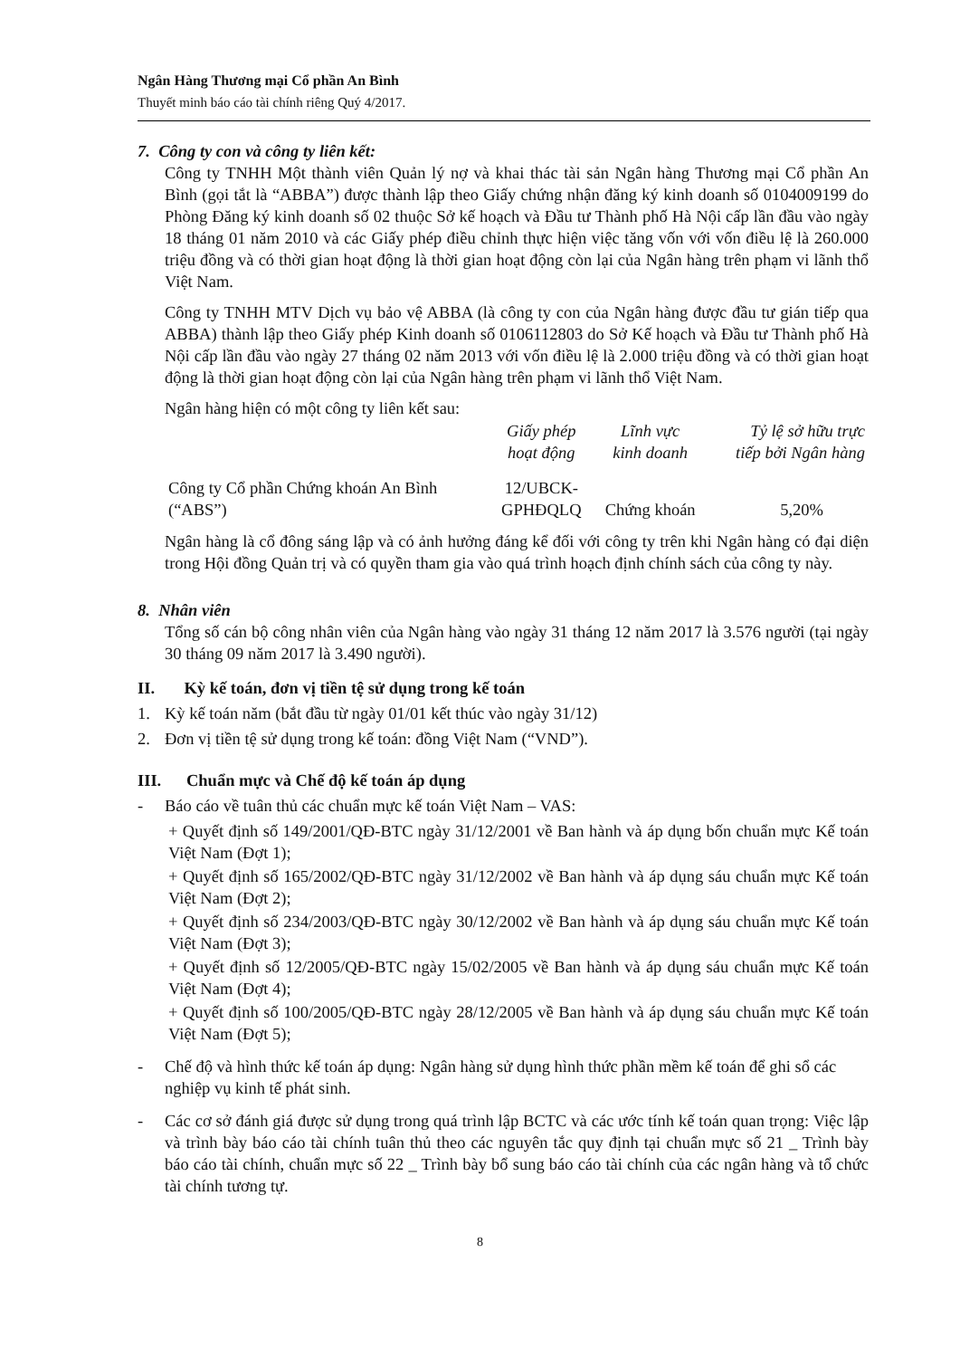Ngân Hàng Thương mại Cổ phần An Bình
Thuyết minh báo cáo tài chính riêng Quý 4/2017.
7. Công ty con và công ty liên kết:
Công ty TNHH Một thành viên Quản lý nợ và khai thác tài sản Ngân hàng Thương mại Cổ phần An Bình (gọi tắt là “ABBA”) được thành lập theo Giấy chứng nhận đăng ký kinh doanh số 0104009199 do Phòng Đăng ký kinh doanh số 02 thuộc Sở kế hoạch và Đầu tư Thành phố Hà Nội cấp lần đầu vào ngày 18 tháng 01 năm 2010 và các Giấy phép điều chỉnh thực hiện việc tăng vốn với vốn điều lệ là 260.000 triệu đồng và có thời gian hoạt động là thời gian hoạt động còn lại của Ngân hàng trên phạm vi lãnh thổ Việt Nam.
Công ty TNHH MTV Dịch vụ bảo vệ ABBA (là công ty con của Ngân hàng được đầu tư gián tiếp qua ABBA) thành lập theo Giấy phép Kinh doanh số 0106112803 do Sở Kế hoạch và Đầu tư Thành phố Hà Nội cấp lần đầu vào ngày 27 tháng 02 năm 2013 với vốn điều lệ là 2.000 triệu đồng và có thời gian hoạt động là thời gian hoạt động còn lại của Ngân hàng trên phạm vi lãnh thổ Việt Nam.
Ngân hàng hiện có một công ty liên kết sau:
| | Giấy phép hoạt động | Lĩnh vực kinh doanh | Tỷ lệ sở hữu trực tiếp bởi Ngân hàng |
| --- | --- | --- | --- |
| Công ty Cổ phần Chứng khoán An Bình (“ABS”) | 12/UBCK- GPHĐQLQ | Chứng khoán | 5,20% |
Ngân hàng là cổ đông sáng lập và có ảnh hưởng đáng kể đối với công ty trên khi Ngân hàng có đại diện trong Hội đồng Quản trị và có quyền tham gia vào quá trình hoạch định chính sách của công ty này.
8. Nhân viên
Tổng số cán bộ công nhân viên của Ngân hàng vào ngày 31 tháng 12 năm 2017 là 3.576 người (tại ngày 30 tháng 09 năm 2017 là 3.490 người).
II. Kỳ kế toán, đơn vị tiền tệ sử dụng trong kế toán
1. Kỳ kế toán năm (bắt đầu từ ngày 01/01 kết thúc vào ngày 31/12)
2. Đơn vị tiền tệ sử dụng trong kế toán: đồng Việt Nam (“VND”).
III. Chuẩn mực và Chế độ kế toán áp dụng
- Báo cáo về tuân thủ các chuẩn mực kế toán Việt Nam – VAS:
+ Quyết định số 149/2001/QĐ-BTC ngày 31/12/2001 về Ban hành và áp dụng bốn chuẩn mực Kế toán Việt Nam (Đợt 1);
+ Quyết định số 165/2002/QĐ-BTC ngày 31/12/2002 về Ban hành và áp dụng sáu chuẩn mực Kế toán Việt Nam (Đợt 2);
+ Quyết định số 234/2003/QĐ-BTC ngày 30/12/2002 về Ban hành và áp dụng sáu chuẩn mực Kế toán Việt Nam (Đợt 3);
+ Quyết định số 12/2005/QĐ-BTC ngày 15/02/2005 về Ban hành và áp dụng sáu chuẩn mực Kế toán Việt Nam (Đợt 4);
+ Quyết định số 100/2005/QĐ-BTC ngày 28/12/2005 về Ban hành và áp dụng sáu chuẩn mực Kế toán Việt Nam (Đợt 5);
- Chế độ và hình thức kế toán áp dụng: Ngân hàng sử dụng hình thức phần mềm kế toán để ghi sổ các nghiệp vụ kinh tế phát sinh.
- Các cơ sở đánh giá được sử dụng trong quá trình lập BCTC và các ước tính kế toán quan trọng: Việc lập và trình bày báo cáo tài chính tuân thủ theo các nguyên tắc quy định tại chuẩn mực số 21 _ Trình bày báo cáo tài chính, chuẩn mực số 22 _ Trình bày bổ sung báo cáo tài chính của các ngân hàng và tổ chức tài chính tương tự.
8